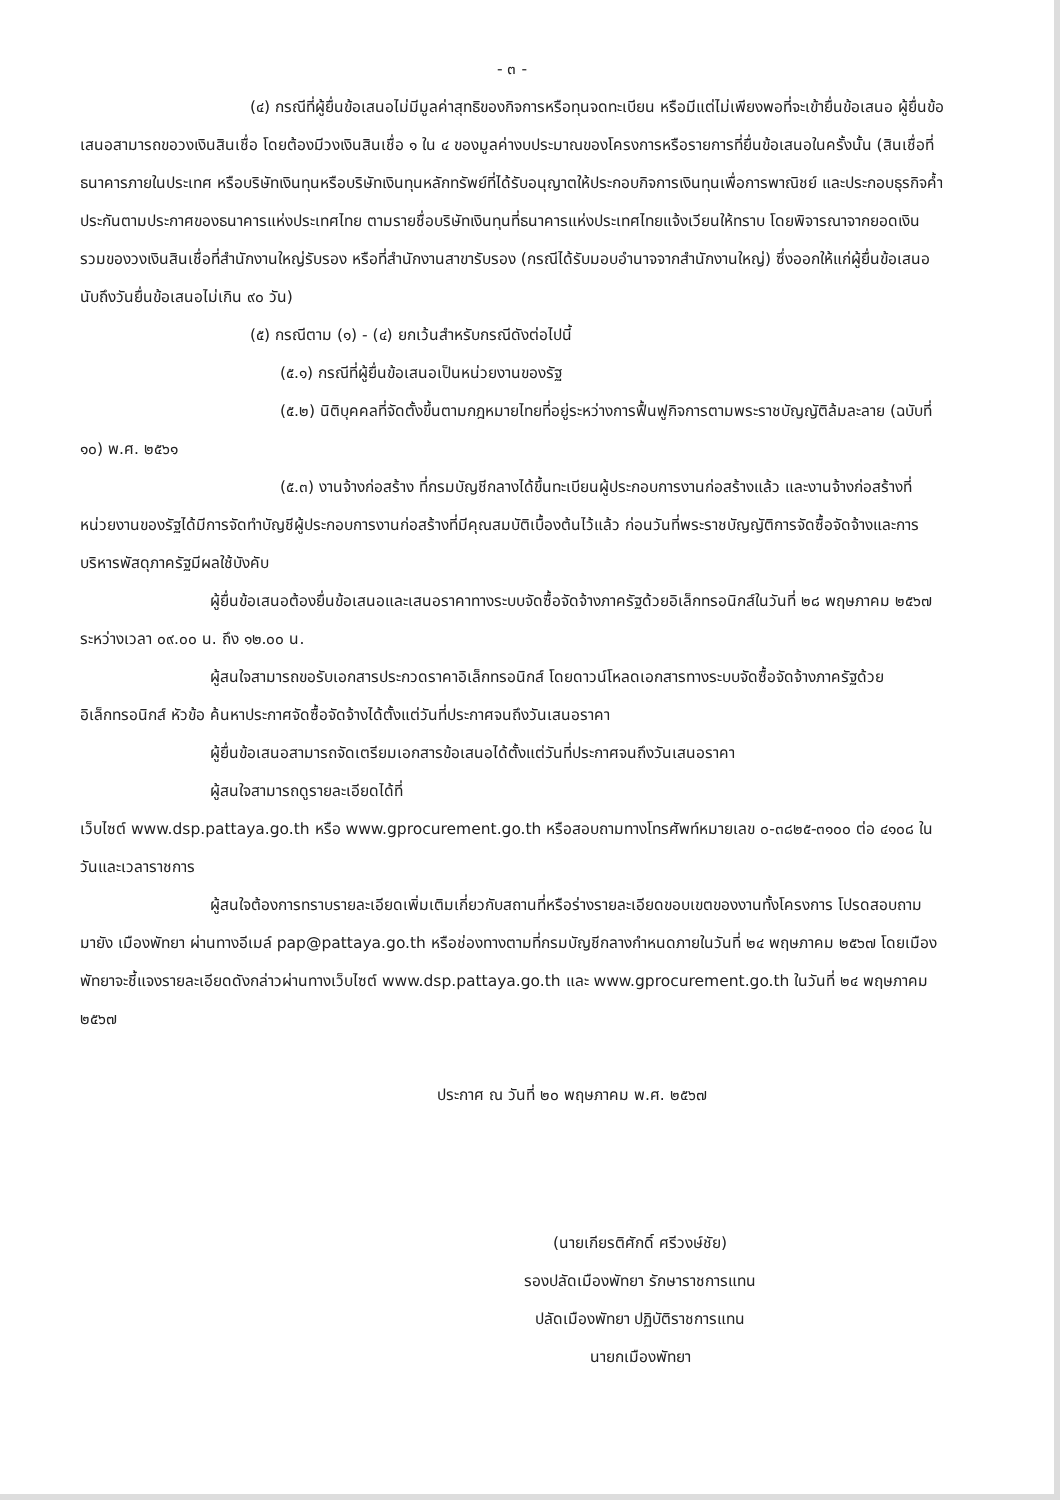- ๓ -
(๔) กรณีที่ผู้ยื่นข้อเสนอไม่มีมูลค่าสุทธิของกิจการหรือทุนจดทะเบียน หรือมีแต่ไม่เพียงพอที่จะเข้ายื่นข้อเสนอ ผู้ยื่นข้อเสนอสามารถขอวงเงินสินเชื่อ โดยต้องมีวงเงินสินเชื่อ ๑ ใน ๔ ของมูลค่างบประมาณของโครงการหรือรายการที่ยื่นข้อเสนอในครั้งนั้น (สินเชื่อที่ธนาคารภายในประเทศ หรือบริษัทเงินทุนหรือบริษัทเงินทุนหลักทรัพย์ที่ได้รับอนุญาตให้ประกอบกิจการเงินทุนเพื่อการพาณิชย์ และประกอบธุรกิจค้ำประกันตามประกาศของธนาคารแห่งประเทศไทย ตามรายชื่อบริษัทเงินทุนที่ธนาคารแห่งประเทศไทยแจ้งเวียนให้ทราบ โดยพิจารณาจากยอดเงินรวมของวงเงินสินเชื่อที่สำนักงานใหญ่รับรอง หรือที่สำนักงานสาขารับรอง (กรณีได้รับมอบอำนาจจากสำนักงานใหญ่) ซึ่งออกให้แก่ผู้ยื่นข้อเสนอ นับถึงวันยื่นข้อเสนอไม่เกิน ๙๐ วัน)
(๕) กรณีตาม (๑) - (๔) ยกเว้นสำหรับกรณีดังต่อไปนี้
(๕.๑) กรณีที่ผู้ยื่นข้อเสนอเป็นหน่วยงานของรัฐ
(๕.๒) นิติบุคคลที่จัดตั้งขึ้นตามกฎหมายไทยที่อยู่ระหว่างการฟื้นฟูกิจการตามพระราชบัญญัติล้มละลาย (ฉบับที่ ๑๐) พ.ศ. ๒๕๖๑
(๕.๓) งานจ้างก่อสร้าง ที่กรมบัญชีกลางได้ขึ้นทะเบียนผู้ประกอบการงานก่อสร้างแล้ว และงานจ้างก่อสร้างที่หน่วยงานของรัฐได้มีการจัดทำบัญชีผู้ประกอบการงานก่อสร้างที่มีคุณสมบัติเบื้องต้นไว้แล้ว ก่อนวันที่พระราชบัญญัติการจัดซื้อจัดจ้างและการบริหารพัสดุภาครัฐมีผลใช้บังคับ
ผู้ยื่นข้อเสนอต้องยื่นข้อเสนอและเสนอราคาทางระบบจัดซื้อจัดจ้างภาครัฐด้วยอิเล็กทรอนิกส์ในวันที่ ๒๘ พฤษภาคม ๒๕๖๗ ระหว่างเวลา ๐๙.๐๐ น. ถึง ๑๒.๐๐ น.
ผู้สนใจสามารถขอรับเอกสารประกวดราคาอิเล็กทรอนิกส์ โดยดาวน์โหลดเอกสารทางระบบจัดซื้อจัดจ้างภาครัฐด้วยอิเล็กทรอนิกส์ หัวข้อ ค้นหาประกาศจัดซื้อจัดจ้างได้ตั้งแต่วันที่ประกาศจนถึงวันเสนอราคา
ผู้ยื่นข้อเสนอสามารถจัดเตรียมเอกสารข้อเสนอได้ตั้งแต่วันที่ประกาศจนถึงวันเสนอราคา
ผู้สนใจสามารถดูรายละเอียดได้ที่
เว็บไซต์ www.dsp.pattaya.go.th หรือ www.gprocurement.go.th หรือสอบถามทางโทรศัพท์หมายเลข ๐-๓๘๒๕-๓๑๐๐ ต่อ ๔๑๐๘ ในวันและเวลาราชการ
ผู้สนใจต้องการทราบรายละเอียดเพิ่มเติมเกี่ยวกับสถานที่หรือร่างรายละเอียดขอบเขตของงานทั้งโครงการ โปรดสอบถามมายัง เมืองพัทยา ผ่านทางอีเมล์ pap@pattaya.go.th หรือช่องทางตามที่กรมบัญชีกลางกำหนดภายในวันที่ ๒๔ พฤษภาคม ๒๕๖๗ โดยเมืองพัทยาจะชี้แจงรายละเอียดดังกล่าวผ่านทางเว็บไซต์ www.dsp.pattaya.go.th และ www.gprocurement.go.th ในวันที่ ๒๔ พฤษภาคม ๒๕๖๗
ประกาศ ณ วันที่ ๒๐ พฤษภาคม พ.ศ. ๒๕๖๗
(นายเกียรติศักดิ์ ศรีวงษ์ชัย)
รองปลัดเมืองพัทยา รักษาราชการแทน
ปลัดเมืองพัทยา ปฏิบัติราชการแทน
นายกเมืองพัทยา